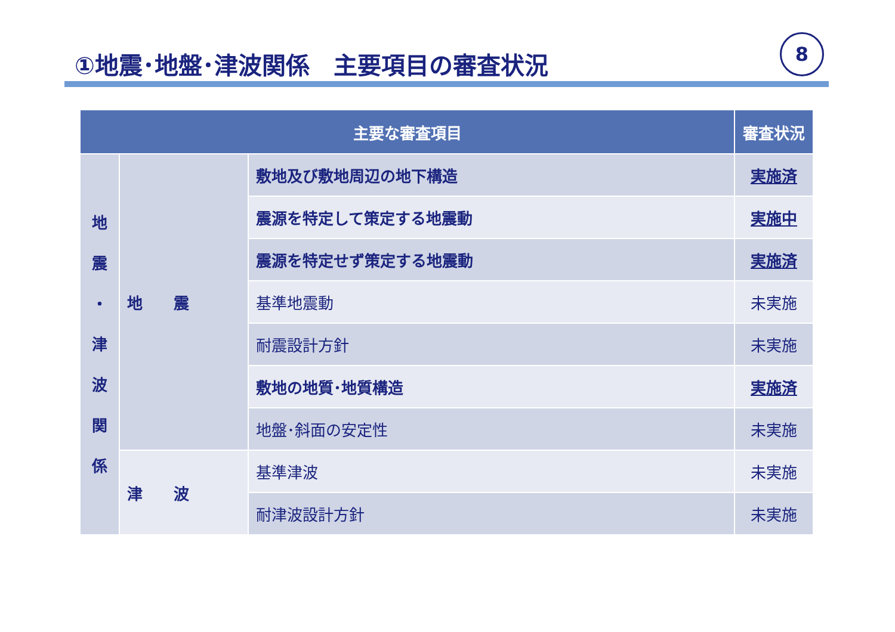①地震･地盤･津波関係　主要項目の審査状況
8
| 主要な審査項目 | | | 審査状況 |
| --- | --- | --- | --- |
| 地 震 ・ 津 波 関 係 | 地 震 | 敷地及び敷地周辺の地下構造 | 実施済 |
| | | 震源を特定して策定する地震動 | 実施中 |
| | | 震源を特定せず策定する地震動 | 実施済 |
| | | 基準地震動 | 未実施 |
| | | 耐震設計方針 | 未実施 |
| | | 敷地の地質･地質構造 | 実施済 |
| | | 地盤･斜面の安定性 | 未実施 |
| | 津 波 | 基準津波 | 未実施 |
| | | 耐津波設計方針 | 未実施 |